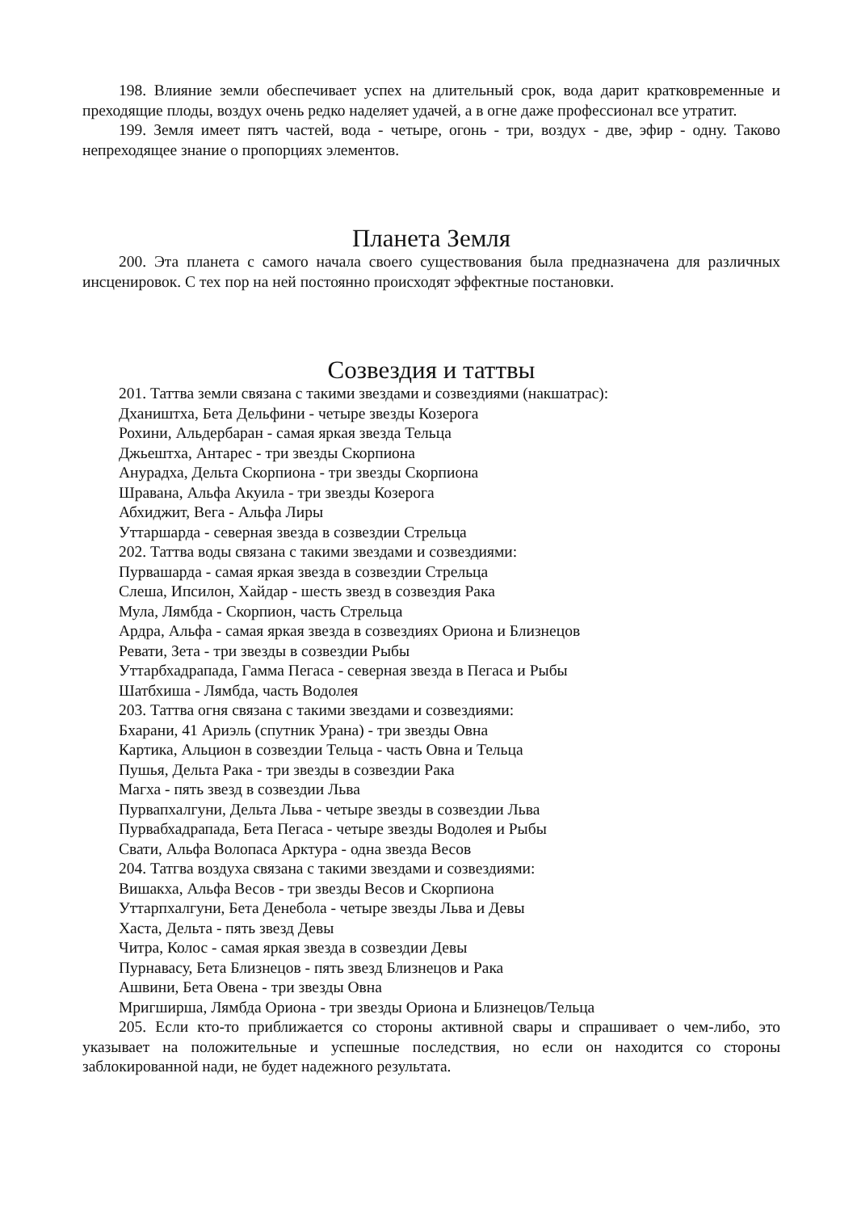198. Влияние земли обеспечивает успех на длительный срок, вода дарит кратковременные и преходящие плоды, воздух очень редко наделяет удачей, а в огне даже профессионал все утратит.
199. Земля имеет пятъ частей, вода - четыре, огонь - три, воздух - две, эфир - одну. Таково непреходящее знание о пропорциях элементов.
Планета Земля
200. Эта планета с самого начала своего существования была предназначена для различных инсценировок. С тех пор на ней постоянно происходят эффектные постановки.
Созвездия и таттвы
201. Таттва земли связана с такими звездами и созвездиями (накшатрас):
Дхаништха, Бета Дельфини - четыре звезды Козерога
Рохини, Альдербаран - самая яркая звезда Тельца
Джьештха, Антарес - три звезды Скорпиона
Анурадха, Дельта Скорпиона - три звезды Скорпиона
Шравана, Альфа Акуила - три звезды Козерога
Абхиджит, Вега - Альфа Лиры
Уттаршарда - северная звезда в созвездии Стрельца
202. Таттва воды связана с такими звездами и созвездиями:
Пурвашарда - самая яркая звезда в созвездии Стрельца
Слеша, Ипсилон, Хайдар - шесть звезд в созвездия Рака
Мула, Лямбда - Скорпион, часть Стрельца
Ардра, Альфа - самая яркая звезда в созвездиях Ориона и Близнецов
Ревати, Зета - три звезды в созвездии Рыбы
Уттарбхадрапада, Гамма Пегаса - северная звезда в Пегаса и Рыбы
Шатбхиша - Лямбда, часть Водолея
203. Таттва огня связана с такими звездами и созвездиями:
Бхарани, 41 Ариэль (спутник Урана) - три звезды Овна
Картика, Альцион в созвездии Тельца - часть Овна и Тельца
Пушья, Дельта Рака - три звезды в созвездии Рака
Магха - пять звезд в созвездии Льва
Пурвапхалгуни, Дельта Льва - четыре звезды в созвездии Льва
Пурвабхадрапада, Бета Пегаса - четыре звезды Водолея и Рыбы
Свати, Альфа Волопаса Арктура - одна звезда Весов
204. Татгва воздуха связана с такими звездами и созвездиями:
Вишакха, Альфа Весов - три звезды Весов и Скорпиона
Уттарпхалгуни, Бета Денебола - четыре звезды Льва и Девы
Хаста, Дельта - пять звезд Девы
Читра, Колос - самая яркая звезда в созвездии Девы
Пурнавасу, Бета Близнецов - пять звезд Близнецов и Рака
Ашвини, Бета Овена - три звезды Овна
Мригширша, Лямбда Ориона - три звезды Ориона и Близнецов/Тельца
205. Если кто-то приближается со стороны активной свары и спрашивает о чем-либо, это указывает на положительные и успешные последствия, но если он находится со стороны заблокированной нади, не будет надежного результата.